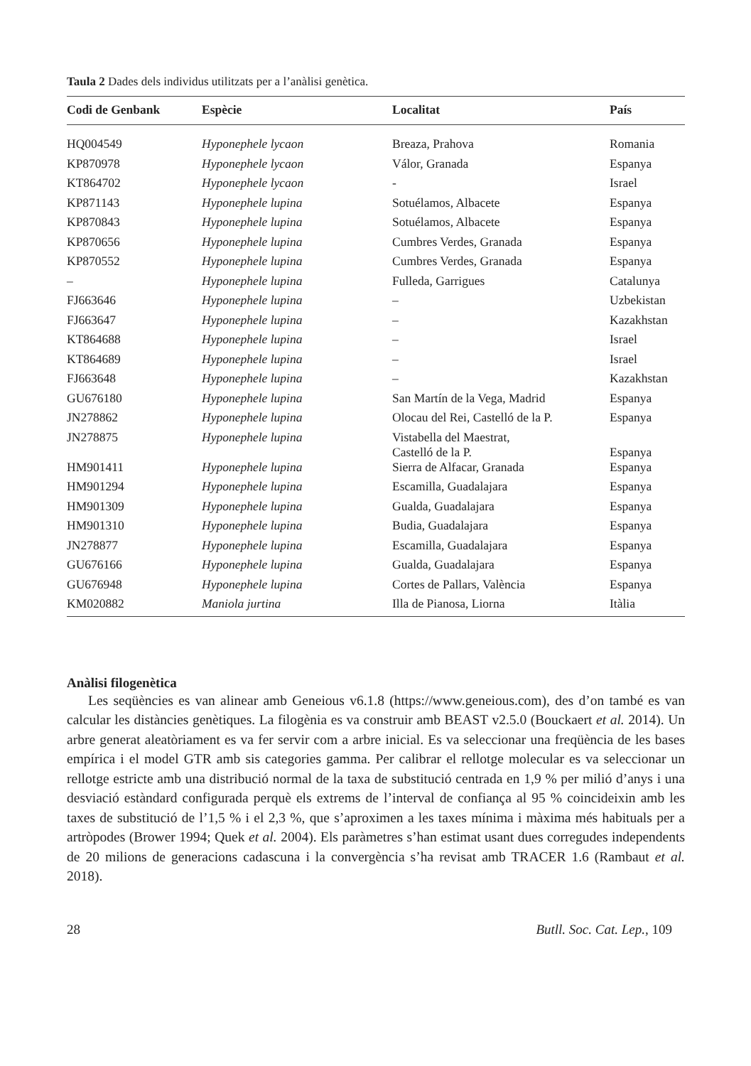Taula 2 Dades dels individus utilitzats per a l’anàlisi genètica.
| Codi de Genbank | Espècie | Localitat | País |
| --- | --- | --- | --- |
| HQ004549 | Hyponephele lycaon | Breaza, Prahova | Romania |
| KP870978 | Hyponephele lycaon | Válor, Granada | Espanya |
| KT864702 | Hyponephele lycaon | - | Israel |
| KP871143 | Hyponephele lupina | Sotuélamos, Albacete | Espanya |
| KP870843 | Hyponephele lupina | Sotuélamos, Albacete | Espanya |
| KP870656 | Hyponephele lupina | Cumbres Verdes, Granada | Espanya |
| KP870552 | Hyponephele lupina | Cumbres Verdes, Granada | Espanya |
| – | Hyponephele lupina | Fulleda, Garrigues | Catalunya |
| FJ663646 | Hyponephele lupina | – | Uzbekistan |
| FJ663647 | Hyponephele lupina | – | Kazakhstan |
| KT864688 | Hyponephele lupina | – | Israel |
| KT864689 | Hyponephele lupina | – | Israel |
| FJ663648 | Hyponephele lupina | – | Kazakhstan |
| GU676180 | Hyponephele lupina | San Martín de la Vega, Madrid | Espanya |
| JN278862 | Hyponephele lupina | Olocau del Rei, Castelló de la P. | Espanya |
| JN278875 | Hyponephele lupina | Vistabella del Maestrat, Castelló de la P. | Espanya |
| HM901411 | Hyponephele lupina | Sierra de Alfacar, Granada | Espanya |
| HM901294 | Hyponephele lupina | Escamilla, Guadalajara | Espanya |
| HM901309 | Hyponephele lupina | Gualda, Guadalajara | Espanya |
| HM901310 | Hyponephele lupina | Budia, Guadalajara | Espanya |
| JN278877 | Hyponephele lupina | Escamilla, Guadalajara | Espanya |
| GU676166 | Hyponephele lupina | Gualda, Guadalajara | Espanya |
| GU676948 | Hyponephele lupina | Cortes de Pallars, València | Espanya |
| KM020882 | Maniola jurtina | Illa de Pianosa, Liorna | Itàlia |
Anàlisi filogenètica
Les seqüències es van alinear amb Geneious v6.1.8 (https://www.geneious.com), des d’on també es van calcular les distàncies genètiques. La filogènia es va construir amb BEAST v2.5.0 (Bouckaert et al. 2014). Un arbre generat aleatòriament es va fer servir com a arbre inicial. Es va seleccionar una freqüència de les bases empírica i el model GTR amb sis categories gamma. Per calibrar el rellotge molecular es va selecci­onar un rellotge estricte amb una distribució normal de la taxa de substitució centrada en 1,9 % per milió d’anys i una desviació estàndard configurada perquè els extrems de l’interval de confiança al 95 % coincideixin amb les taxes de substitució de l’1,5 % i el 2,3 %, que s’aproximen a les taxes mínima i màxima més habituals per a artròpodes (Brower 1994; Quek et al. 2004). Els paràmetres s’han estimat usant dues corregudes independents de 20 milions de generacions cadascuna i la convergència s’ha revisat amb TRACER 1.6 (Rambaut et al. 2018).
28 Butll. Soc. Cat. Lep., 109